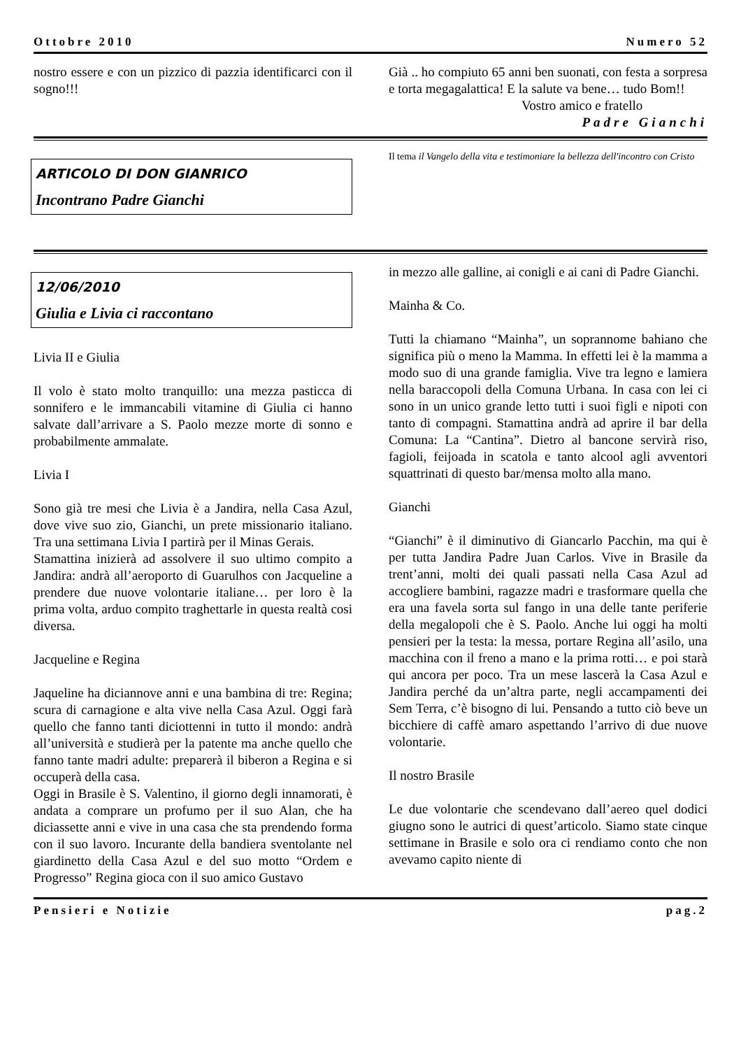Ottobre 2010 Numero 52
nostro essere e con un pizzico di pazzia identificarci con il sogno!!!
Già .. ho compiuto 65 anni ben suonati, con festa a sorpresa e torta megagalattica! E la salute va bene… tudo Bom!!
Vostro amico e fratello
Padre Gianchi
ARTICOLO DI DON GIANRICO
Incontrano Padre Gianchi
Il tema il Vangelo della vita e testimoniare la bellezza dell'incontro con Cristo
12/06/2010
Giulia e Livia ci raccontano
Livia II e Giulia
Il volo è stato molto tranquillo: una mezza pasticca di sonnifero e le immancabili vitamine di Giulia ci hanno salvate dall’arrivare a S. Paolo mezze morte di sonno e probabilmente ammalate.
Livia I
Sono già tre mesi che Livia è a Jandira, nella Casa Azul, dove vive suo zio, Gianchi, un prete missionario italiano. Tra una settimana Livia I partirà per il Minas Gerais.
Stamattina inizierà ad assolvere il suo ultimo compito a Jandira: andrà all’aeroporto di Guarulhos con Jacqueline a prendere due nuove volontarie italiane… per loro è la prima volta, arduo compito traghettarle in questa realtà cosi diversa.
Jacqueline e Regina
Jaqueline ha diciannove anni e una bambina di tre: Regina; scura di carnagione e alta vive nella Casa Azul. Oggi farà quello che fanno tanti diciottenni in tutto il mondo: andrà all’università e studierà per la patente ma anche quello che fanno tante madri adulte: preparerà il biberon a Regina e si occuperà della casa.
Oggi in Brasile è S. Valentino, il giorno degli innamorati, è andata a comprare un profumo per il suo Alan, che ha diciassette anni e vive in una casa che sta prendendo forma con il suo lavoro. Incurante della bandiera sventolante nel giardinetto della Casa Azul e del suo motto “Ordem e Progresso” Regina gioca con il suo amico Gustavo
in mezzo alle galline, ai conigli e ai cani di Padre Gianchi.
Mainha & Co.
Tutti la chiamano “Mainha”, un soprannome bahiano che significa più o meno la Mamma. In effetti lei è la mamma a modo suo di una grande famiglia. Vive tra legno e lamiera nella baraccopoli della Comuna Urbana. In casa con lei ci sono in un unico grande letto tutti i suoi figli e nipoti con tanto di compagni. Stamattina andrà ad aprire il bar della Comuna: La “Cantina”. Dietro al bancone servirà riso, fagioli, feijoada in scatola e tanto alcool agli avventori squattrinati di questo bar/mensa molto alla mano.
Gianchi
“Gianchi” è il diminutivo di Giancarlo Pacchin, ma qui è per tutta Jandira Padre Juan Carlos. Vive in Brasile da trent’anni, molti dei quali passati nella Casa Azul ad accogliere bambini, ragazze madri e trasformare quella che era una favela sorta sul fango in una delle tante periferie della megalopoli che è S. Paolo. Anche lui oggi ha molti pensieri per la testa: la messa, portare Regina all’asilo, una macchina con il freno a mano e la prima rotti… e poi starà qui ancora per poco. Tra un mese lascerà la Casa Azul e Jandira perché da un’altra parte, negli accampamenti dei Sem Terra, c’è bisogno di lui. Pensando a tutto ciò beve un bicchiere di caffè amaro aspettando l’arrivo di due nuove volontarie.
Il nostro Brasile
Le due volontarie che scendevano dall’aereo quel dodici giugno sono le autrici di quest’articolo. Siamo state cinque settimane in Brasile e solo ora ci rendiamo conto che non avevamo capito niente di
Pensieri e Notizie pag.2